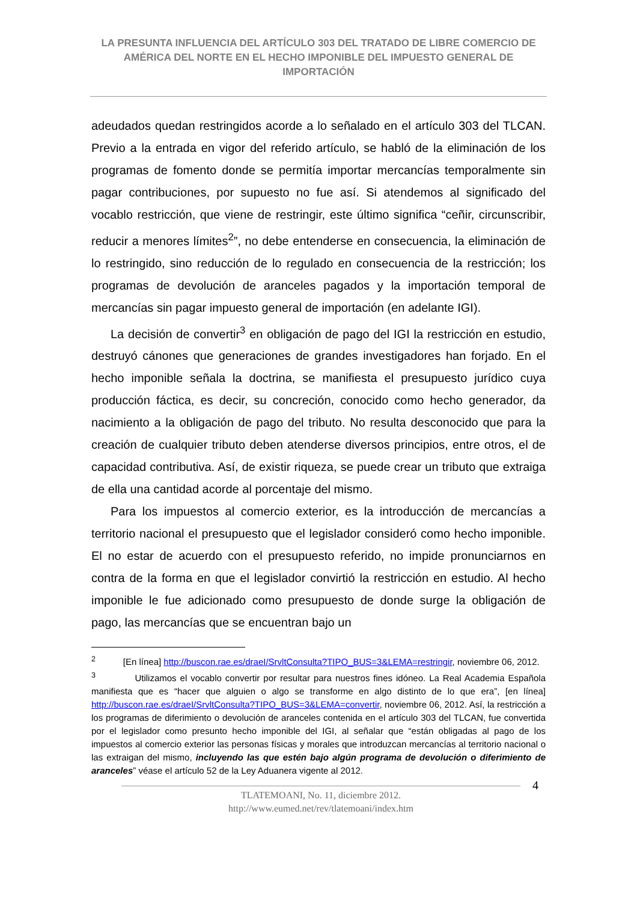LA PRESUNTA INFLUENCIA DEL ARTÍCULO 303 DEL TRATADO DE LIBRE COMERCIO DE AMÉRICA DEL NORTE EN EL HECHO IMPONIBLE DEL IMPUESTO GENERAL DE IMPORTACIÓN
adeudados quedan restringidos acorde a lo señalado en el artículo 303 del TLCAN. Previo a la entrada en vigor del referido artículo, se habló de la eliminación de los programas de fomento donde se permitía importar mercancías temporalmente sin pagar contribuciones, por supuesto no fue así. Si atendemos al significado del vocablo restricción, que viene de restringir, este último significa “ceñir, circunscribir, reducir a menores límites<sup>2</sup>”, no debe entenderse en consecuencia, la eliminación de lo restringido, sino reducción de lo regulado en consecuencia de la restricción; los programas de devolución de aranceles pagados y la importación temporal de mercancías sin pagar impuesto general de importación (en adelante IGI).
La decisión de convertir<sup>3</sup> en obligación de pago del IGI la restricción en estudio, destruyó cánones que generaciones de grandes investigadores han forjado. En el hecho imponible señala la doctrina, se manifiesta el presupuesto jurídico cuya producción fáctica, es decir, su concreción, conocido como hecho generador, da nacimiento a la obligación de pago del tributo. No resulta desconocido que para la creación de cualquier tributo deben atenderse diversos principios, entre otros, el de capacidad contributiva. Así, de existir riqueza, se puede crear un tributo que extraiga de ella una cantidad acorde al porcentaje del mismo.
Para los impuestos al comercio exterior, es la introducción de mercancías a territorio nacional el presupuesto que el legislador consideró como hecho imponible. El no estar de acuerdo con el presupuesto referido, no impide pronunciarnos en contra de la forma en que el legislador convirtió la restricción en estudio. Al hecho imponible le fue adicionado como presupuesto de donde surge la obligación de pago, las mercancías que se encuentran bajo un
<sup>2</sup> [En línea] http://buscon.rae.es/draeI/SrvltConsulta?TIPO_BUS=3&LEMA=restringir, noviembre 06, 2012.
<sup>3</sup> Utilizamos el vocablo convertir por resultar para nuestros fines idóneo. La Real Academia Española manifiesta que es “hacer que alguien o algo se transforme en algo distinto de lo que era”, [en línea] http://buscon.rae.es/draeI/SrvltConsulta?TIPO_BUS=3&LEMA=convertir, noviembre 06, 2012. Así, la restricción a los programas de diferimiento o devolución de aranceles contenida en el artículo 303 del TLCAN, fue convertida por el legislador como presunto hecho imponible del IGI, al señalar que “están obligadas al pago de los impuestos al comercio exterior las personas físicas y morales que introduzcan mercancías al territorio nacional o las extraigan del mismo, incluyendo las que estén bajo algún programa de devolución o diferimiento de aranceles” véase el artículo 52 de la Ley Aduanera vigente al 2012.
TLATEMOANI, No. 11, diciembre 2012.
http://www.eumed.net/rev/tlatemoani/index.htm
4